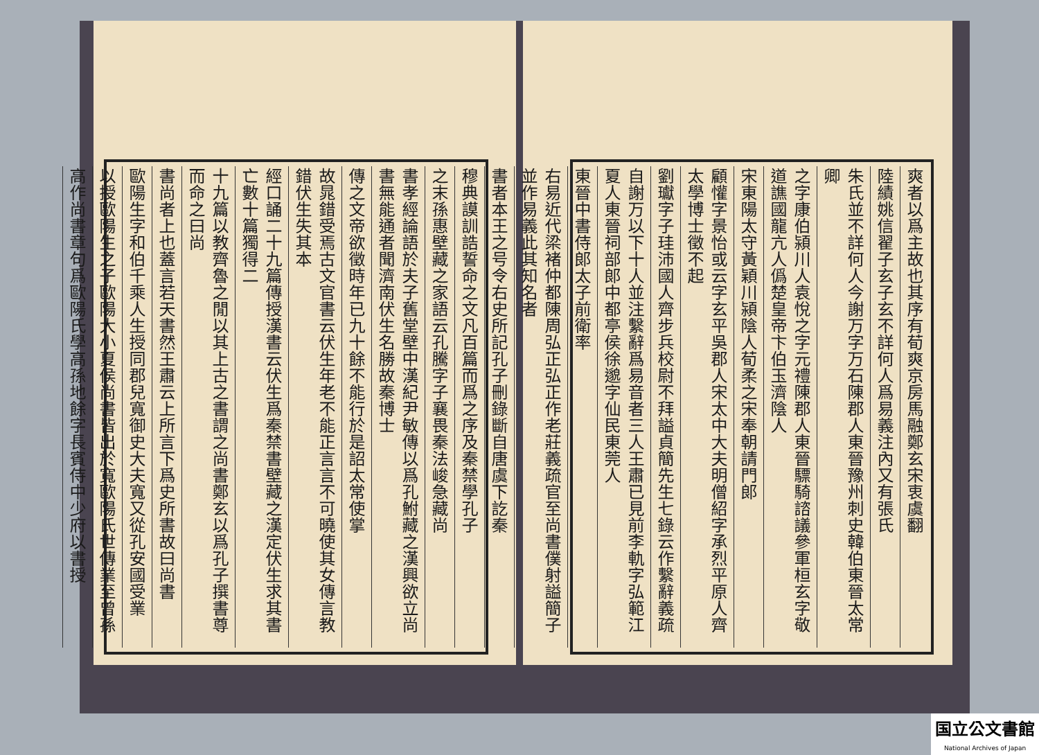穆典謨訓誥誓命之文凡百篇而爲之序及秦禁學孔子
之末孫惠壁藏之家語云孔騰字子襄畏秦法峻急藏尚
書孝經論語於夫子舊堂壁中漢紀尹敏傳以爲孔鮒藏之漢興欲立尚書無能通者聞濟南伏生名勝故秦博士
傳之文帝欲徵時年已九十餘不能行於是詔太常使掌
故晁錯受焉古文官書云伏生年老不能正言言不可曉使其女傳言教錯伏生失其本
經口誦二十九篇傳授漢書云伏生爲秦禁書壁藏之漢定伏生求其書亡數十篇獨得二
十九篇以教齊魯之閒以其上古之書謂之尚書鄭玄以爲孔子撰書尊而命之曰尚
書尚者上也蓋言若天書然王肅云上所言下爲史所書故曰尚書
歐陽生字和伯千乘人生授同郡兒寬御史大夫寬又從孔安國受業
以授歐陽生之子歐陽大小夏侯尚書皆出於寬歐陽氏世傳業至曾孫
高作尚書章句爲歐陽氏學高孫地餘字長賓侍中少府以書授
爽者以爲主故也其序有荀爽京房馬融鄭玄宋衷虞翻
陸績姚信翟子玄子玄不詳何人爲易義注內又有張氏
朱氏並不詳何人今謝万字万石陳郡人東晉豫州刺史韓伯東晉太常卿
之字康伯潁川人袁悅之字元禮陳郡人東晉驃騎諮議參軍桓玄字敬道譙國龍亢人僞楚皇帝卞伯玉濟陰人
宋東陽太守黃穎川潁陰人荀柔之宋奉朝請門郎
顧懽字景怡或云字玄平吳郡人宋太中大夫明僧紹字承烈平原人齊太學博士徵不起
劉瓛字子珪沛國人齊步兵校尉不拜謚貞簡先生七錄云作繫辭義疏
自謝万以下十人並注繫辭爲易音者三人王肅已見前李軌字弘範江夏人東晉祠部郎中都亭侯徐邈字仙民東莞人
東晉中書侍郎太子前衛率
右易近代梁褚仲都陳周弘正弘正作老莊義疏官至尚書僕射謚簡子並作易義此其知名者
書者本王之号令右史所記孔子刪錄斷自唐虞下訖秦
国立公文書館
National Archives of Japan